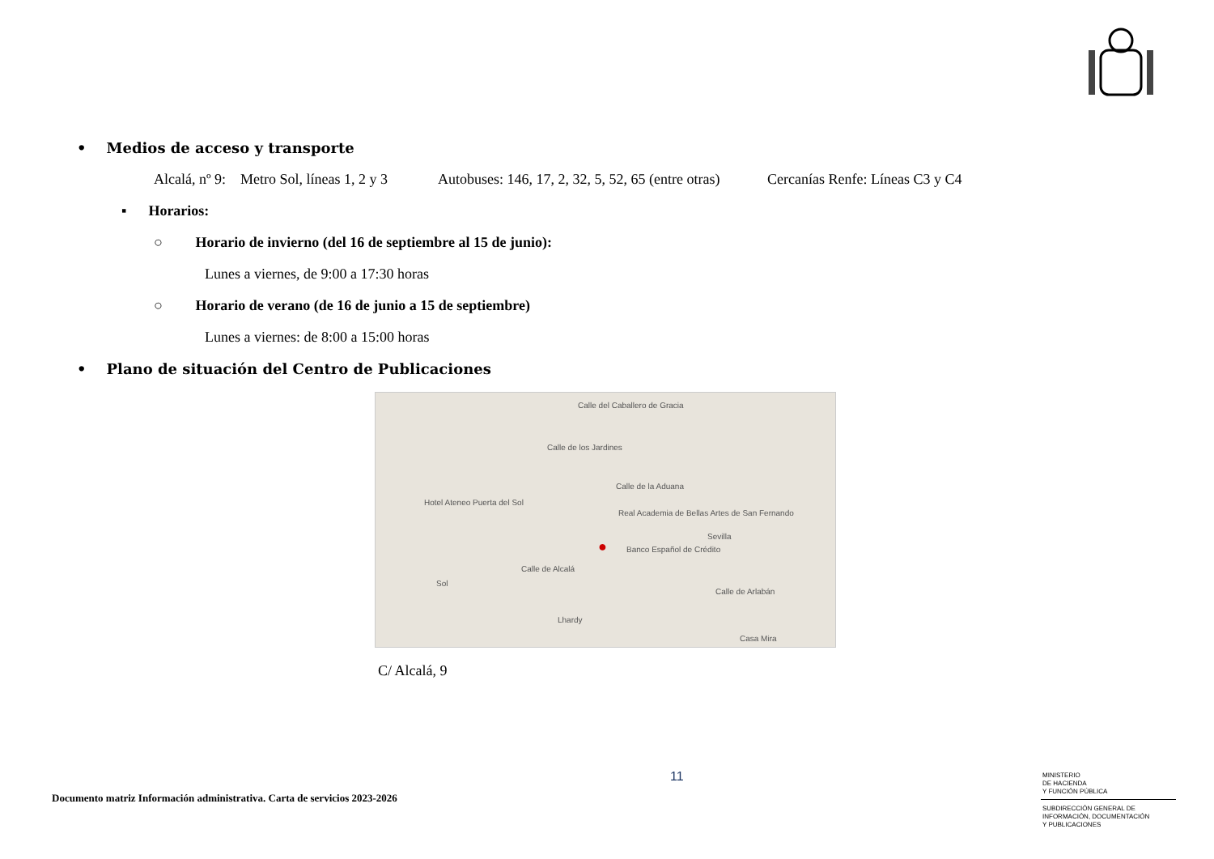• Medios de acceso y transporte
Alcalá, nº 9: Metro Sol, líneas 1, 2 y 3 Autobuses: 146, 17, 2, 32, 5, 52, 65 (entre otras) Cercanías Renfe: Líneas C3 y C4
▪ Horarios:
○ Horario de invierno (del 16 de septiembre al 15 de junio):
Lunes a viernes, de 9:00 a 17:30 horas
○ Horario de verano (de 16 de junio a 15 de septiembre)
Lunes a viernes: de 8:00 a 15:00 horas
• Plano de situación del Centro de Publicaciones
Calle del Caballero de Gracia
Calle de los Jardines
Calle de la Aduana
Real Academia de Bellas Artes de San Fernando
Banco Español de Crédito
Calle de Alcalá
Calle de Arlabán
Hotel Ateneo Puerta del Sol
Sevilla
Sol
Lhardy
Casa Mira
●
C/ Alcalá, 9
11
Documento matriz Información administrativa. Carta de servicios 2023-2026
MINISTERIO
DE HACIENDA
Y FUNCIÓN PÚBLICA
SUBDIRECCIÓN GENERAL DE
INFORMACIÓN, DOCUMENTACIÓN
Y PUBLICACIONES